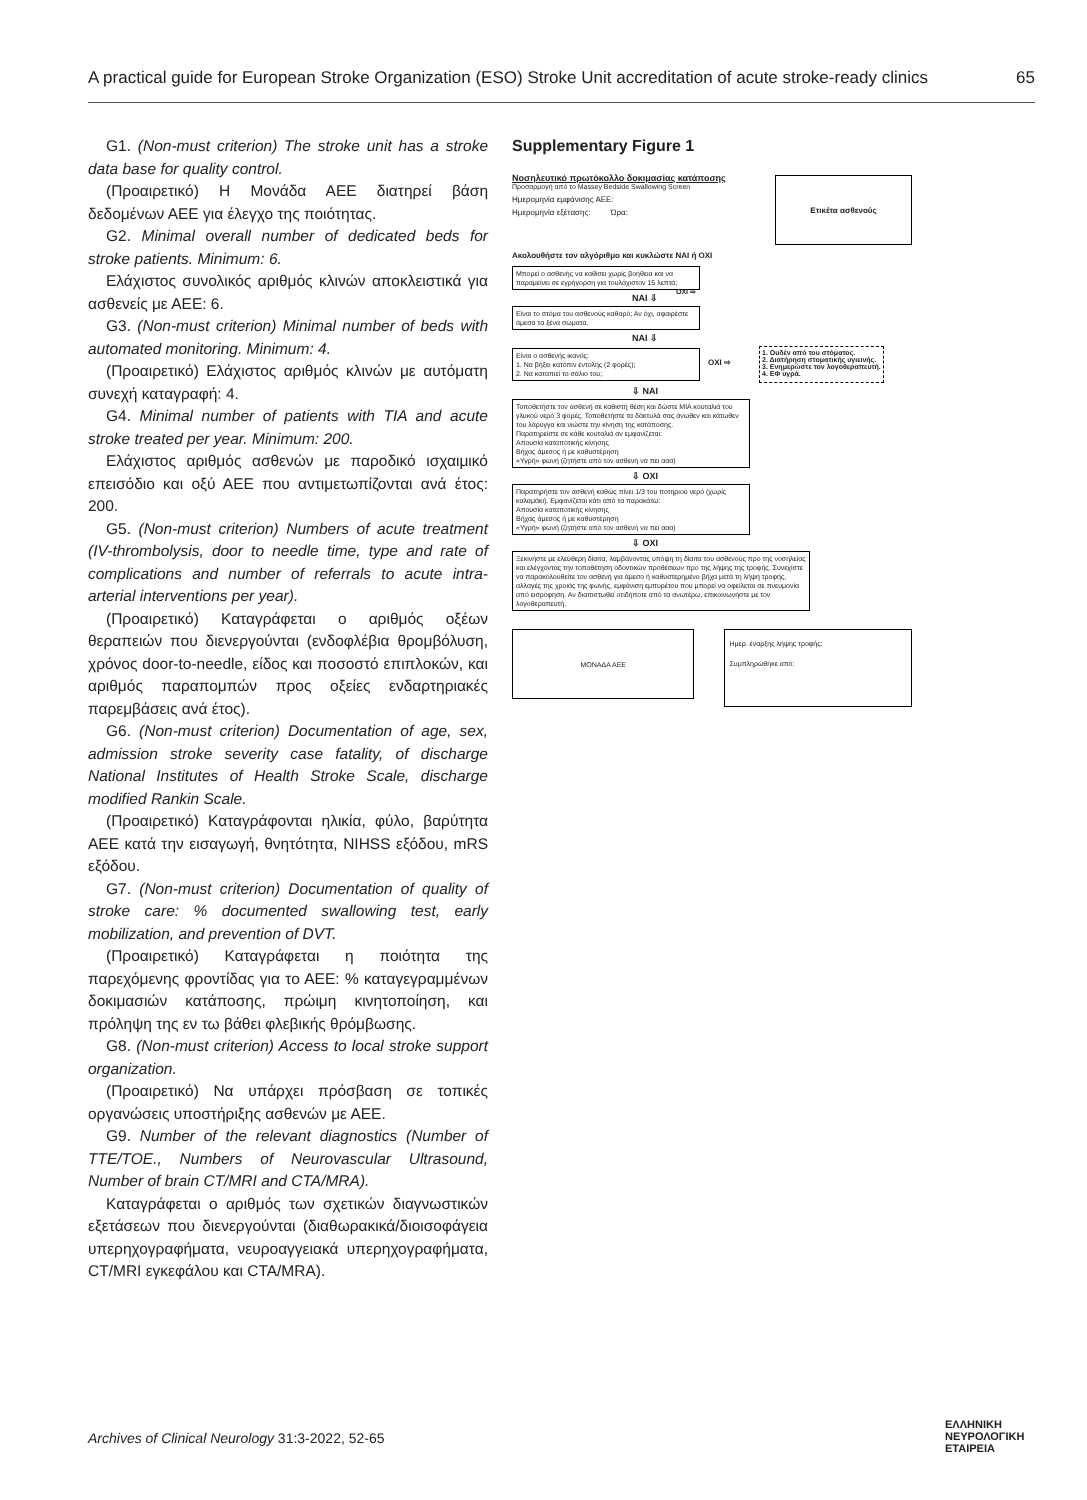A practical guide for European Stroke Organization (ESO) Stroke Unit accreditation of acute stroke-ready clinics 65
G1. (Non-must criterion) The stroke unit has a stroke data base for quality control.
(Προαιρετικό) Η Μονάδα ΑΕΕ διατηρεί βάση δεδομένων ΑΕΕ για έλεγχο της ποιότητας.
G2. Minimal overall number of dedicated beds for stroke patients. Minimum: 6.
Ελάχιστος συνολικός αριθμός κλινών αποκλειστικά για ασθενείς με ΑΕΕ: 6.
G3. (Non-must criterion) Minimal number of beds with automated monitoring. Minimum: 4.
(Προαιρετικό) Ελάχιστος αριθμός κλινών με αυτόματη συνεχή καταγραφή: 4.
G4. Minimal number of patients with TIA and acute stroke treated per year. Minimum: 200.
Ελάχιστος αριθμός ασθενών με παροδικό ισχαιμικό επεισόδιο και οξύ ΑΕΕ που αντιμετωπίζονται ανά έτος: 200.
G5. (Non-must criterion) Numbers of acute treatment (IV-thrombolysis, door to needle time, type and rate of complications and number of referrals to acute intra-arterial interventions per year).
(Προαιρετικό) Καταγράφεται ο αριθμός οξέων θεραπειών που διενεργούνται (ενδοφλέβια θρομβόλυση, χρόνος door-to-needle, είδος και ποσοστό επιπλοκών, και αριθμός παραπομπών προς οξείες ενδαρτηριακές παρεμβάσεις ανά έτος).
G6. (Non-must criterion) Documentation of age, sex, admission stroke severity case fatality, of discharge National Institutes of Health Stroke Scale, discharge modified Rankin Scale.
(Προαιρετικό) Καταγράφονται ηλικία, φύλο, βαρύτητα ΑΕΕ κατά την εισαγωγή, θνητότητα, NIHSS εξόδου, mRS εξόδου.
G7. (Non-must criterion) Documentation of quality of stroke care: % documented swallowing test, early mobilization, and prevention of DVT.
(Προαιρετικό) Καταγράφεται η ποιότητα της παρεχόμενης φροντίδας για το ΑΕΕ: % καταγεγραμμένων δοκιμασιών κατάποσης, πρώιμη κινητοποίηση, και πρόληψη της εν τω βάθει φλεβικής θρόμβωσης.
G8. (Non-must criterion) Access to local stroke support organization.
(Προαιρετικό) Να υπάρχει πρόσβαση σε τοπικές οργανώσεις υποστήριξης ασθενών με ΑΕΕ.
G9. Number of the relevant diagnostics (Number of TTE/TOE., Numbers of Neurovascular Ultrasound, Number of brain CT/MRI and CTA/MRA).
Καταγράφεται ο αριθμός των σχετικών διαγνωστικών εξετάσεων που διενεργούνται (διαθωρακικά/διοισοφάγεια υπερηχογραφήματα, νευροαγγειακά υπερηχογραφήματα, CT/MRI εγκεφάλου και CTA/MRA).
Supplementary Figure 1
Νοσηλευτικό πρωτόκολλο δοκιμασίας κατάποσης
Προσαρμογή από το Massey Bedside Swallowing Screen
Ημερομηνία εμφάνισης ΑΕΕ:
Ημερομηνία εξέτασης: Ώρα:
Ετικέτα ασθενούς
Ακολουθήστε τον αλγόριθμο και κυκλώστε ΝΑΙ ή ΟΧΙ
Μπορεί ο ασθενής να καθίσει χωρίς βοήθεια και να παραμείνει σε εγρήγορση για τουλάχιστον 15 λεπτά; ΟΧΙ ⇨
ΝΑΙ ⇩
Είναι το στόμα του ασθενούς καθαρό; Αν όχι, αφαιρέστε άμεσα τα ξένα σώματα.
ΝΑΙ ⇩
Είναι ο ασθενής ικανός:
1. Να βήξει κατόπιν εντολής (2 φορές);
2. Να καταπιεί το σάλιο του;
ΟΧΙ ⇨
1. Ουδέν από του στόματος.
2. Διατήρηση στοματικής υγιεινής.
3. Ενημερώστε τον λογοθεραπευτή.
4. ΕΦ υγρά.
⇩ ΝΑΙ
Τοποθετήστε τον ασθενή σε καθιστή θέση και δώστε ΜΙΑ κουταλιά του γλυκού νερό 3 φορές. Τοποθετήστε τα δάκτυλά σας άνωθεν και κάτωθεν του λάρυγγα και νιώστε την κίνηση της κατάποσης.
Παρατηρείστε σε κάθε κουταλιά αν εμφανίζεται:
Απουσία καταποτικής κίνησης
Βήχας άμεσος ή με καθυστέρηση
«Υγρή» φωνή (ζητήστε από τον ασθενή να πει ααα)
⇩ ΟΧΙ
Παρατηρήστε τον ασθενή καθώς πίνει 1/3 του ποτηριού νερό (χωρίς καλαμάκι). Εμφανίζεται κάτι από τα παρακάτω:
Απουσία καταποτικής κίνησης
Βήχας άμεσος ή με καθυστέρηση
«Υγρή» φωνή (ζητήστε από τον ασθενή να πει ααα)
⇩ ΟΧΙ
Ξεκινήστε με ελεύθερη δίαιτα, λαμβάνοντας υπόψη τη δίαιτα του ασθενούς προ της νοσηλείας και ελέγχοντας την τοποθέτηση οδοντικών προθέσεων προ της λήψης της τροφής. Συνεχίστε να παρακολουθείτε τον ασθενή για άμεσο ή καθυστερημένο βήχα μετά τη λήψη τροφής, αλλαγές της χροιάς της φωνής, εμφάνιση εμπυρέτου που μπορεί να οφείλεται σε πνευμονία από εισρόφηση. Αν διαπιστωθεί οτιδήποτε από τα ανωτέρω, επικοινωνήστε με τον λογοθεραπευτή.
ΜΟΝΑΔΑ ΑΕΕ
Ημερ. έναρξης λήψης τροφής:
Συμπληρώθηκε από:
Archives of Clinical Neurology 31:3-2022, 52-65
ΕΛΛΗΝΙΚΗ
ΝΕΥΡΟΛΟΓΙΚΗ
ΕΤΑΙΡΕΙΑ